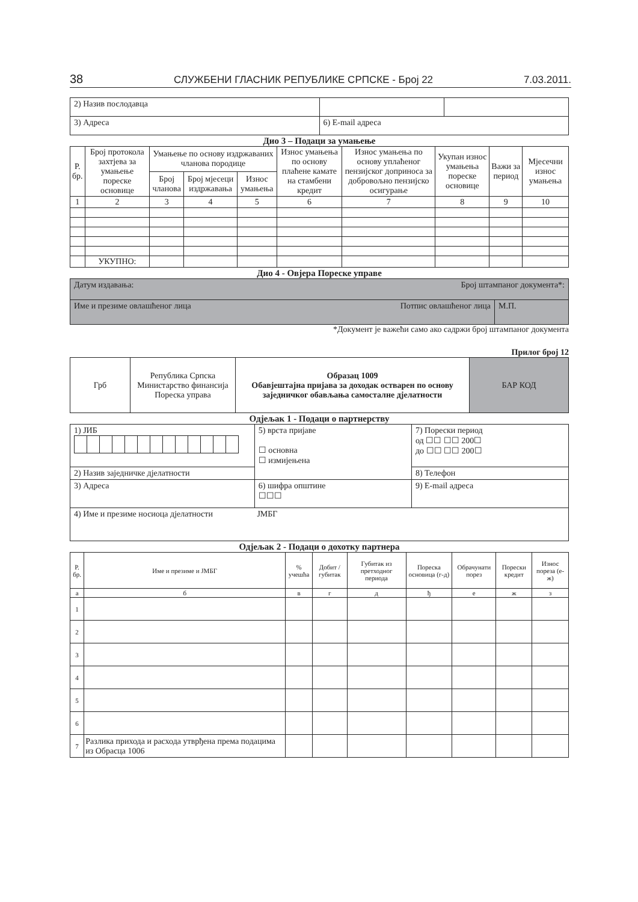38 СЛУЖБЕНИ ГЛАСНИК РЕПУБЛИКЕ СРПСКЕ - Број 22 7.03.2011.
| 2) Назив послодавца | | |
| 3) Адреса | 6) E-mail адреса | |
Дио 3 – Подаци за умањење
| Р. бр. | Број протокола захтјева за умањење пореске основице | Умањење по основу издржаваних чланова породице | | | Износ умањења по основу плаћене камате на стамбени кредит | Износ умањења по основу уплаћеног пензијског доприноса за добровољно пензијско осигурање | Укупан износ умањења пореске основице | Важи за период | Мјесечни износ умањења |
| --- | --- | --- | --- | --- | --- | --- | --- | --- | --- |
| | | Број чланова | Број мјесеци издржавања | Износ умањења | | | | | |
| 1 | 2 | 3 | 4 | 5 | 6 | 7 | 8 | 9 | 10 |
| | УКУПНО: | | | | | | | | |
Дио 4 - Овјера Пореске управе
| Датум издавања: Број штампаног документа*: | |
| Име и презиме овлашћеног лица Потпис овлашћеног лица | М.П. |
*Документ је важећи само ако садржи број штампаног документа
Прилог број 12
| Грб | Република Српска Министарство финансија Пореска управа | Образац 1009 Обавјештајна пријава за доходак остварен по основу заједничког обављања самосталне дјелатности | БАР КОД |
Одјељак 1 - Подаци о партнерству
| 1) ЈИБ | 5) врста пријаве ☐ основна ☐ измијењена | 7) Порески период од ☐☐ ☐☐ 200☐ до ☐☐ ☐☐ 200☐ |
| 2) Назив заједничке дјелатности | | 8) Телефон |
| 3) Адреса | 6) шифра општине ☐☐☐ | 9) E-mail адреса |
| 4) Име и презиме носиоца дјелатности ЈМБГ | | |
Одјељак 2 - Подаци о дохотку партнера
| Р. бр. | Име и презиме и ЈМБГ | % учешћа | Добит / губитак | Губитак из претходног периода | Пореска основица (г-д) | Обрачунати порез | Порески кредит | Износ пореза (е-ж) |
| --- | --- | --- | --- | --- | --- | --- | --- | --- |
| а | б | в | г | д | ђ | е | ж | з |
| 1 | | | | | | | | |
| 2 | | | | | | | | |
| 3 | | | | | | | | |
| 4 | | | | | | | | |
| 5 | | | | | | | | |
| 6 | | | | | | | | |
| 7 | Разлика прихода и расхода утврђена према подацима из Обрасца 1006 | | | | | | | |